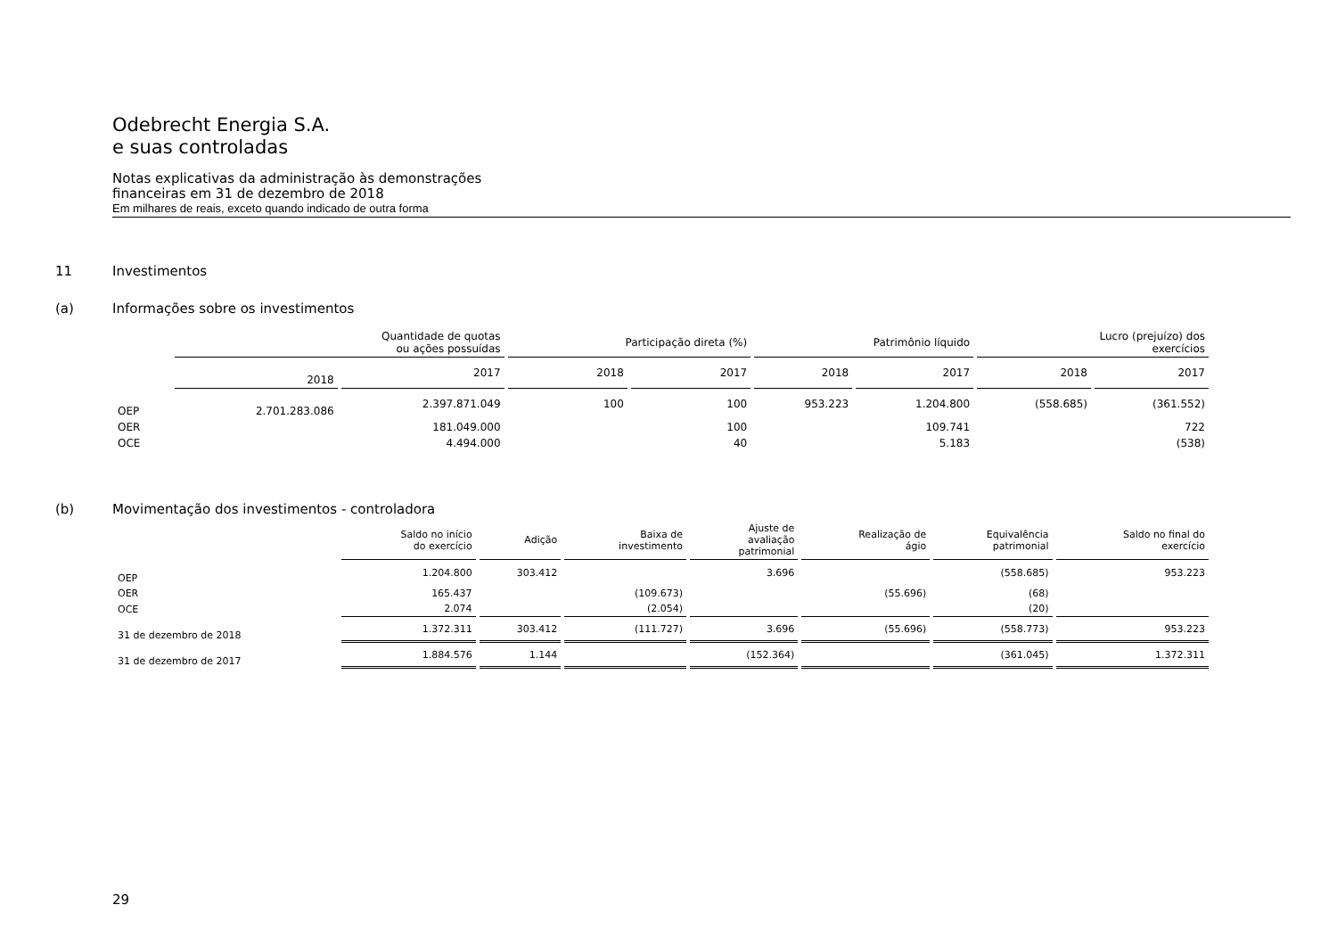Odebrecht Energia S.A.
e suas controladas
Notas explicativas da administração às demonstrações
financeiras em 31 de dezembro de 2018
Em milhares de reais, exceto quando indicado de outra forma
11 Investimentos
(a) Informações sobre os investimentos
| | Quantidade de quotas ou ações possuídas | | Participação direta (%) | | Patrimônio líquido | | Lucro (prejuízo) dos exercícios | |
| --- | --- | --- | --- | --- | --- | --- | --- | --- |
| | 2018 | 2017 | 2018 | 2017 | 2018 | 2017 | 2018 | 2017 |
| OEP | 2.701.283.086 | 2.397.871.049 | 100 | 100 | 953.223 | 1.204.800 | (558.685) | (361.552) |
| OER | | 181.049.000 | | 100 | | 109.741 | | 722 |
| OCE | | 4.494.000 | | 40 | | 5.183 | | (538) |
(b) Movimentação dos investimentos - controladora
| | Saldo no início do exercício | Adição | Baixa de investimento | Ajuste de avaliação patrimonial | Realização de ágio | Equivalência patrimonial | Saldo no final do exercício |
| --- | --- | --- | --- | --- | --- | --- | --- |
| OEP | 1.204.800 | 303.412 | | 3.696 | | (558.685) | 953.223 |
| OER | 165.437 | | (109.673) | | (55.696) | (68) | |
| OCE | 2.074 | | (2.054) | | | (20) | |
| 31 de dezembro de 2018 | 1.372.311 | 303.412 | (111.727) | 3.696 | (55.696) | (558.773) | 953.223 |
| 31 de dezembro de 2017 | 1.884.576 | 1.144 | | (152.364) | | (361.045) | 1.372.311 |
29